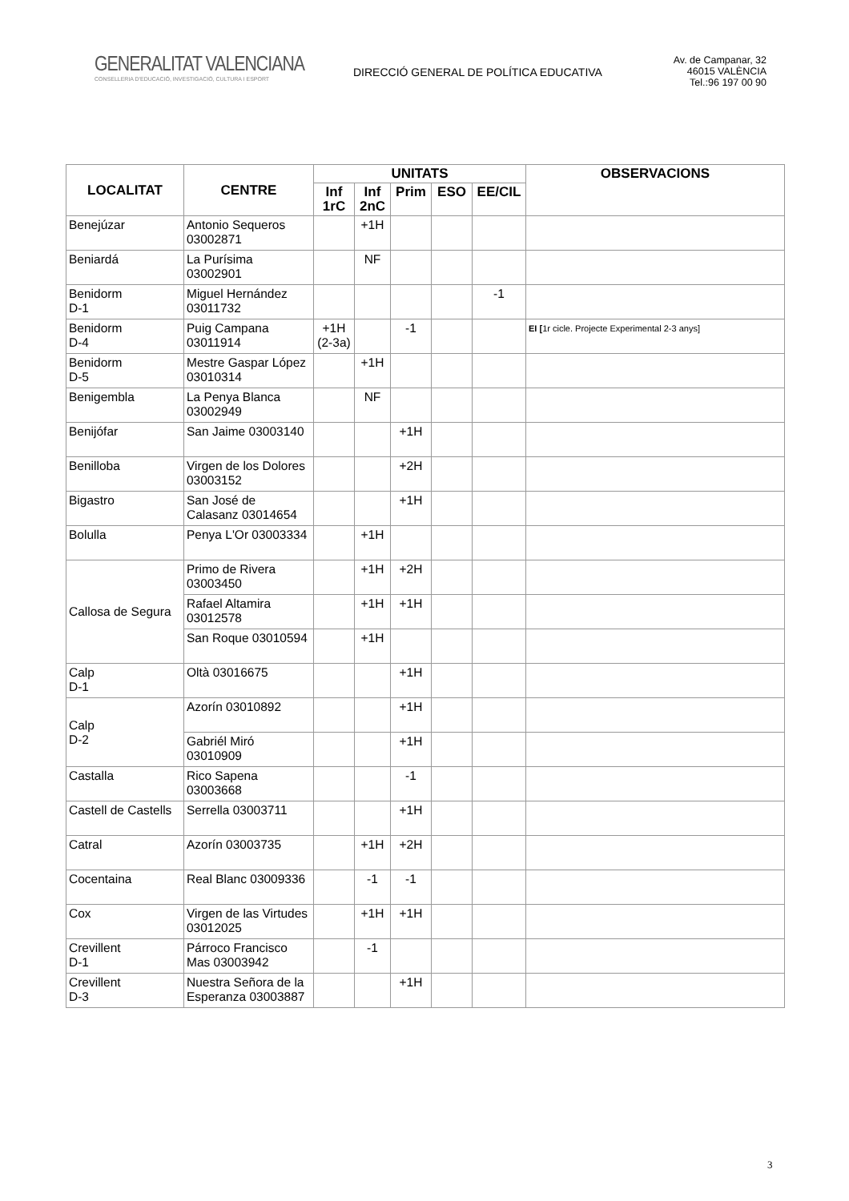GENERALITAT VALENCIANA
CONSELLERIA D'EDUCACIÓ, INVESTIGACIÓ, CULTURA I ESPORT
DIRECCIÓ GENERAL DE POLÍTICA EDUCATIVA
Av. de Campanar, 32
46015 VALÈNCIA
Tel.:96 197 00 90
| LOCALITAT | CENTRE | UNITATS | | | | | OBSERVACIONS |
| --- | --- | --- | --- | --- | --- | --- | --- |
| | | Inf 1rC | Inf 2nC | Prim | ESO | EE/CIL | |
| Benejúzar | Antonio Sequeros 03002871 | | +1H | | | | |
| Beniardá | La Purísima 03002901 | | NF | | | | |
| Benidorm D-1 | Miguel Hernández 03011732 | | | | | -1 | |
| Benidorm D-4 | Puig Campana 03011914 | +1H (2-3a) | | -1 | | | EI [ 1r cicle. Projecte Experimental 2-3 anys] |
| Benidorm D-5 | Mestre Gaspar López 03010314 | | +1H | | | | |
| Benigembla | La Penya Blanca 03002949 | | NF | | | | |
| Benijófar | San Jaime 03003140 | | | +1H | | | |
| Benilloba | Virgen de los Dolores 03003152 | | | +2H | | | |
| Bigastro | San José de Calasanz 03014654 | | | +1H | | | |
| Bolulla | Penya L'Or 03003334 | | +1H | | | | |
| Callosa de Segura | Primo de Rivera 03003450 | | +1H | +2H | | | |
| | Rafael Altamira 03012578 | | +1H | +1H | | | |
| | San Roque 03010594 | | +1H | | | | |
| Calp D-1 | Oltà 03016675 | | | +1H | | | |
| Calp D-2 | Azorín 03010892 | | | +1H | | | |
| | Gabriél Miró 03010909 | | | +1H | | | |
| Castalla | Rico Sapena 03003668 | | | -1 | | | |
| Castell de Castells | Serrella 03003711 | | | +1H | | | |
| Catral | Azorín 03003735 | | +1H | +2H | | | |
| Cocentaina | Real Blanc 03009336 | | -1 | -1 | | | |
| Cox | Virgen de las Virtudes 03012025 | | +1H | +1H | | | |
| Crevillent D-1 | Párroco Francisco Mas 03003942 | | -1 | | | | |
| Crevillent D-3 | Nuestra Señora de la Esperanza 03003887 | | | +1H | | | |
3